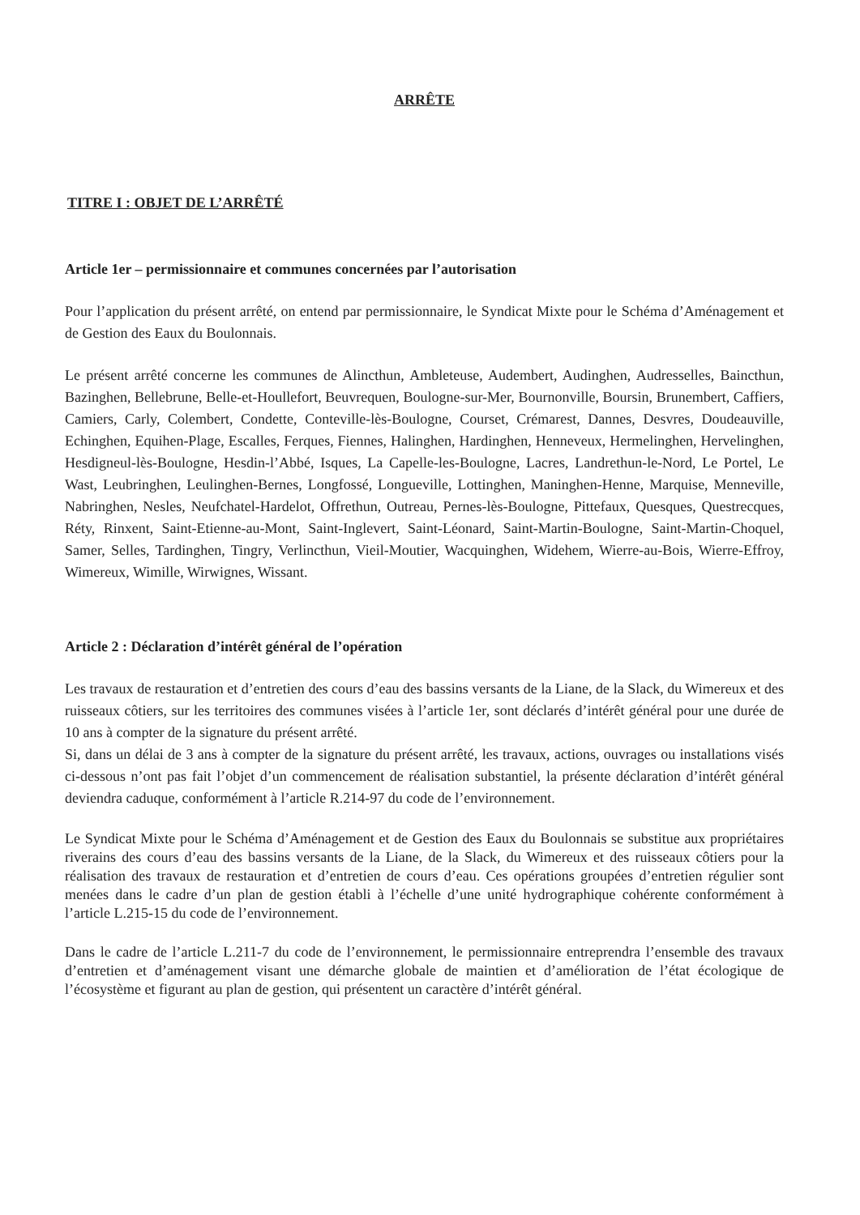ARRÊTE
TITRE I : OBJET DE L’ARRÊTÉ
Article 1er – permissionnaire et communes concernées par l’autorisation
Pour l’application du présent arrêté, on entend par permissionnaire, le Syndicat Mixte pour le Schéma d’Aménagement et de Gestion des Eaux du Boulonnais.
Le présent arrêté concerne les communes de Alincthun, Ambleteuse, Audembert, Audinghen, Audresselles, Baincthun, Bazinghen, Bellebrune, Belle-et-Houllefort, Beuvrequen, Boulogne-sur-Mer, Bournonville, Boursin, Brunembert, Caffiers, Camiers, Carly, Colembert, Condette, Conteville-lès-Boulogne, Courset, Crémarest, Dannes, Desvres, Doudeauville, Echinghen, Equihen-Plage, Escalles, Ferques, Fiennes, Halinghen, Hardinghen, Henneveux, Hermelinghen, Hervelinghen, Hesdigneul-lès-Boulogne, Hesdin-l’Abbé, Isques, La Capelle-les-Boulogne, Lacres, Landrethun-le-Nord, Le Portel, Le Wast, Leubringhen, Leulinghen-Bernes, Longfossé, Longueville, Lottinghen, Maninghen-Henne, Marquise, Menneville, Nabringhen, Nesles, Neufchatel-Hardelot, Offrethun, Outreau, Pernes-lès-Boulogne, Pittefaux, Quesques, Questrecques, Réty, Rinxent, Saint-Etienne-au-Mont, Saint-Inglevert, Saint-Léonard, Saint-Martin-Boulogne, Saint-Martin-Choquel, Samer, Selles, Tardinghen, Tingry, Verlincthun, Vieil-Moutier, Wacquinghen, Widehem, Wierre-au-Bois, Wierre-Effroy, Wimereux, Wimille, Wirwignes, Wissant.
Article 2 : Déclaration d’intérêt général de l’opération
Les travaux de restauration et d’entretien des cours d’eau des bassins versants de la Liane, de la Slack, du Wimereux et des ruisseaux côtiers, sur les territoires des communes visées à l’article 1er, sont déclarés d’intérêt général pour une durée de 10 ans à compter de la signature du présent arrêté.
Si, dans un délai de 3 ans à compter de la signature du présent arrêté, les travaux, actions, ouvrages ou installations visés ci-dessous n’ont pas fait l’objet d’un commencement de réalisation substantiel, la présente déclaration d’intérêt général deviendra caduque, conformément à l’article R.214-97 du code de l’environnement.
Le Syndicat Mixte pour le Schéma d’Aménagement et de Gestion des Eaux du Boulonnais se substitue aux propriétaires riverains des cours d’eau des bassins versants de la Liane, de la Slack, du Wimereux et des ruisseaux côtiers pour la réalisation des travaux de restauration et d’entretien de cours d’eau. Ces opérations groupées d’entretien régulier sont menées dans le cadre d’un plan de gestion établi à l’échelle d’une unité hydrographique cohérente conformément à l’article L.215-15 du code de l’environnement.
Dans le cadre de l’article L.211-7 du code de l’environnement, le permissionnaire entreprendra l’ensemble des travaux d’entretien et d’aménagement visant une démarche globale de maintien et d’amélioration de l’état écologique de l’écosystème et figurant au plan de gestion, qui présentent un caractère d’intérêt général.